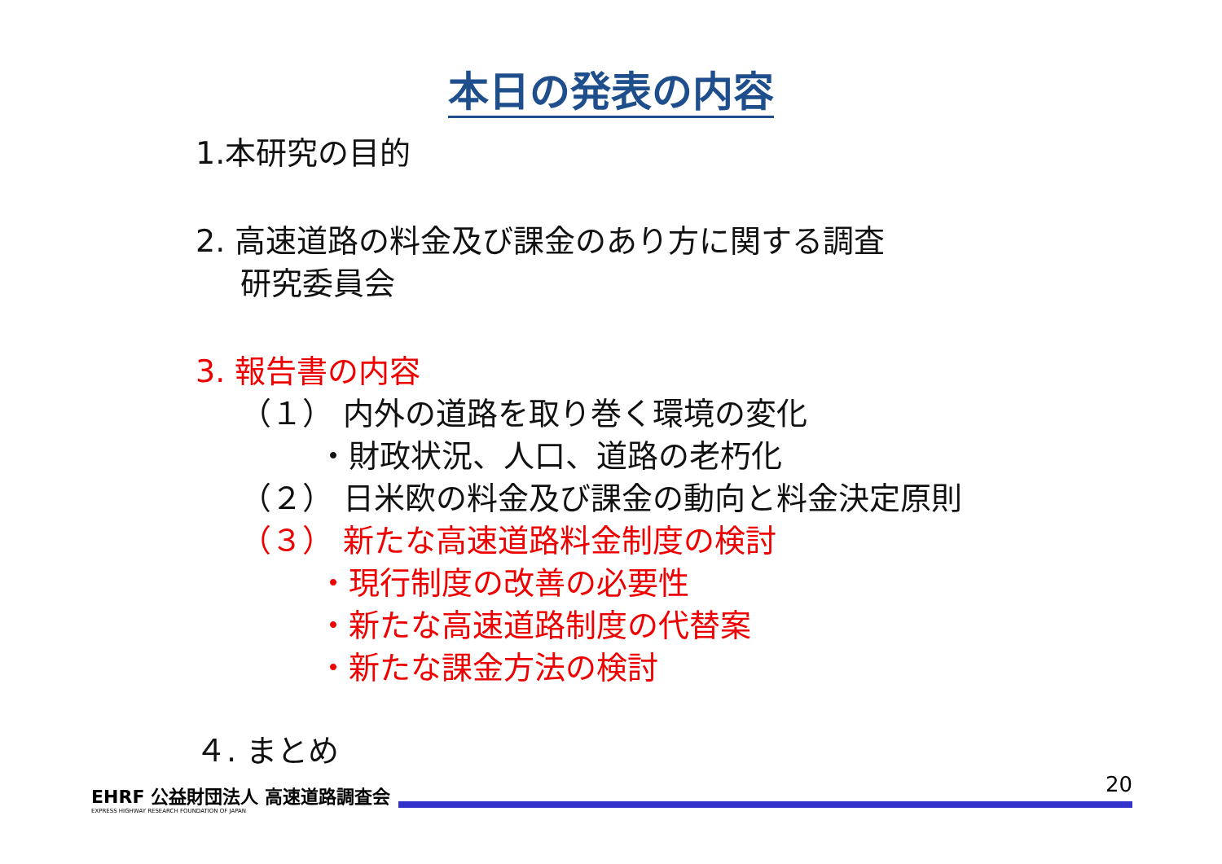本日の発表の内容
1.本研究の目的
2. 高速道路の料金及び課金のあり方に関する調査
研究委員会
3. 報告書の内容
（１） 内外の道路を取り巻く環境の変化
・財政状況、人口、道路の老朽化
（２） 日米欧の料金及び課金の動向と料金決定原則
（３） 新たな高速道路料金制度の検討
・現行制度の改善の必要性
・新たな高速道路制度の代替案
・新たな課金方法の検討
４. まとめ
EHRF 公益財団法人 高速道路調査会
EXPRESS HIGHWAY RESEARCH FOUNDATION OF JAPAN
20